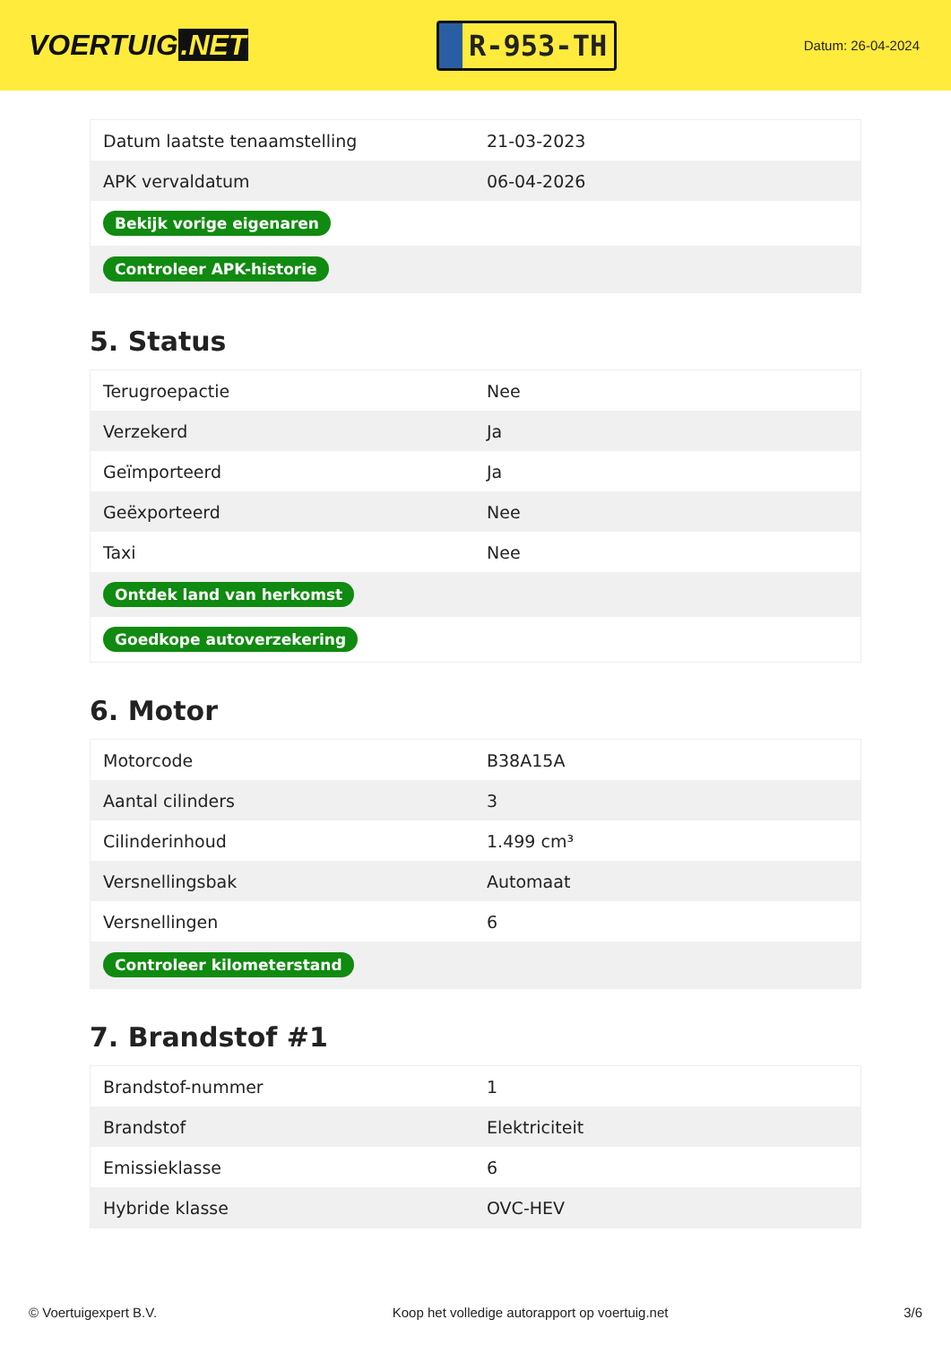VOERTUIG.NET
R-953-TH
Datum: 26-04-2024
| Datum laatste tenaamstelling | 21-03-2023 |
| APK vervaldatum | 06-04-2026 |
| Bekijk vorige eigenaren | |
| Controleer APK-historie | |
5. Status
| Terugroepactie | Nee |
| Verzekerd | Ja |
| Geïmporteerd | Ja |
| Geëxporteerd | Nee |
| Taxi | Nee |
| Ontdek land van herkomst | |
| Goedkope autoverzekering | |
6. Motor
| Motorcode | B38A15A |
| Aantal cilinders | 3 |
| Cilinderinhoud | 1.499 cm³ |
| Versnellingsbak | Automaat |
| Versnellingen | 6 |
| Controleer kilometerstand | |
7. Brandstof #1
| Brandstof-nummer | 1 |
| Brandstof | Elektriciteit |
| Emissieklasse | 6 |
| Hybride klasse | OVC-HEV |
© Voertuigexpert B.V. Koop het volledige autorapport op voertuig.net 3/6